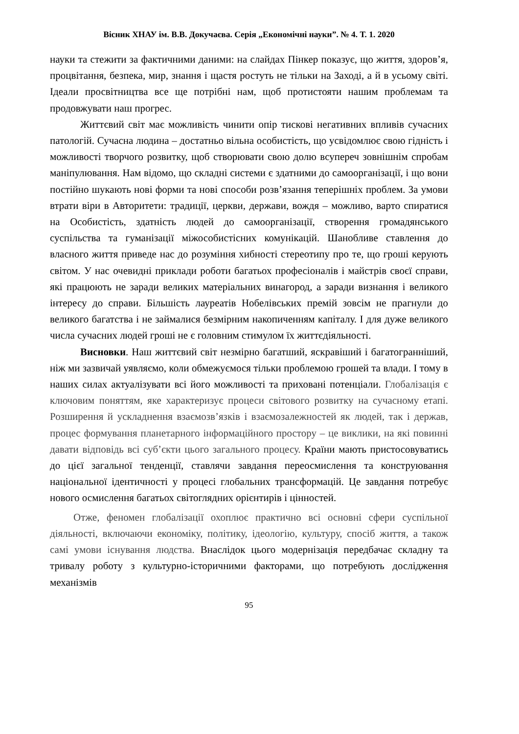Вісник ХНАУ ім. В.В. Докучаєва. Серія „Економічні науки”. № 4. Т. 1. 2020
науки та стежити за фактичними даними: на слайдах Пінкер показує, що життя, здоров’я, процвітання, безпека, мир, знання і щастя ростуть не тільки на Заході, а й в усьому світі. Ідеали просвітництва все ще потрібні нам, щоб протистояти нашим проблемам та продовжувати наш прогрес.
Життєвий світ має можливість чинити опір тискові негативних впливів сучасних патологій. Сучасна людина – достатньо вільна особистість, що усвідомлює свою гідність і можливості творчого розвитку, щоб створювати свою долю всупереч зовнішнім спробам маніпулювання. Нам відомо, що складні системи є здатними до самоорганізації, і що вони постійно шукають нові форми та нові способи розв’язання теперішніх проблем. За умови втрати віри в Авторитети: традиції, церкви, держави, вождя – можливо, варто спиратися на Особистість, здатність людей до самоорганізації, створення громадянського суспільства та гуманізації міжособистісних комунікацій. Шанобливе ставлення до власного життя приведе нас до розуміння хибності стереотипу про те, що гроші керують світом. У нас очевидні приклади роботи багатьох професіоналів і майстрів своєї справи, які працюють не заради великих матеріальних винагород, а заради визнання і великого інтересу до справи. Більшість лауреатів Нобелівських премій зовсім не прагнули до великого багатства і не займалися безмірним накопиченням капіталу. І для дуже великого числа сучасних людей гроші не є головним стимулом їх життєдіяльності.
Висновки. Наш життєвий світ незмірно багатший, яскравіший і багатогранніший, ніж ми зазвичай уявляємо, коли обмежуємося тільки проблемою грошей та влади. І тому в наших силах актуалізувати всі його можливості та приховані потенціали. Глобалізація є ключовим поняттям, яке характеризує процеси світового розвитку на сучасному етапі. Розширення й ускладнення взаємозв’язків і взаємозалежностей як людей, так і держав, процес формування планетарного інформаційного простору – це виклики, на які повинні давати відповідь всі суб’єкти цього загального процесу. Країни мають пристосовуватись до цієї загальної тенденції, ставлячи завдання переосмислення та конструювання національної ідентичності у процесі глобальних трансформацій. Це завдання потребує нового осмислення багатьох світоглядних орієнтирів і цінностей.
Отже, феномен глобалізації охоплює практично всі основні сфери суспільної діяльності, включаючи економіку, політику, ідеологію, культуру, спосіб життя, а також самі умови існування людства. Внаслідок цього модернізація передбачає складну та тривалу роботу з культурно-історичними факторами, що потребують дослідження механізмів
95